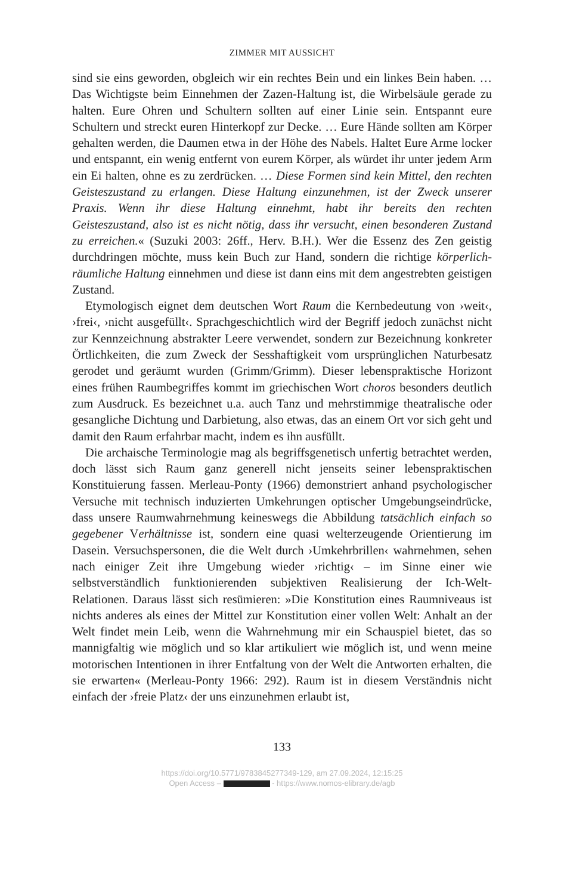ZIMMER MIT AUSSICHT
sind sie eins geworden, obgleich wir ein rechtes Bein und ein linkes Bein haben. … Das Wichtigste beim Einnehmen der Zazen-Haltung ist, die Wirbelsäule gerade zu halten. Eure Ohren und Schultern sollten auf einer Linie sein. Entspannt eure Schultern und streckt euren Hinterkopf zur Decke. … Eure Hände sollten am Körper gehalten werden, die Daumen etwa in der Höhe des Nabels. Haltet Eure Arme locker und entspannt, ein wenig entfernt von eurem Körper, als würdet ihr unter jedem Arm ein Ei halten, ohne es zu zerdrücken. … Diese Formen sind kein Mittel, den rechten Geisteszustand zu erlangen. Diese Haltung einzunehmen, ist der Zweck unserer Praxis. Wenn ihr diese Haltung einnehmt, habt ihr bereits den rechten Geisteszustand, also ist es nicht nötig, dass ihr versucht, einen besonderen Zustand zu erreichen.« (Suzuki 2003: 26ff., Herv. B.H.). Wer die Essenz des Zen geistig durchdringen möchte, muss kein Buch zur Hand, sondern die richtige körperlich-räumliche Haltung einnehmen und diese ist dann eins mit dem angestrebten geistigen Zustand.
Etymologisch eignet dem deutschen Wort Raum die Kernbedeutung von ›weit‹, ›frei‹, ›nicht ausgefüllt‹. Sprachgeschichtlich wird der Begriff jedoch zunächst nicht zur Kennzeichnung abstrakter Leere verwendet, sondern zur Bezeichnung konkreter Örtlichkeiten, die zum Zweck der Sesshaftigkeit vom ursprünglichen Naturbesatz gerodet und geräumt wurden (Grimm/Grimm). Dieser lebenspraktische Horizont eines frühen Raumbegriffes kommt im griechischen Wort choros besonders deutlich zum Ausdruck. Es bezeichnet u.a. auch Tanz und mehrstimmige theatralische oder gesangliche Dichtung und Darbietung, also etwas, das an einem Ort vor sich geht und damit den Raum erfahrbar macht, indem es ihn ausfüllt.
Die archaische Terminologie mag als begriffsgenetisch unfertig betrachtet werden, doch lässt sich Raum ganz generell nicht jenseits seiner lebenspraktischen Konstituierung fassen. Merleau-Ponty (1966) demonstriert anhand psychologischer Versuche mit technisch induzierten Umkehrungen optischer Umgebungseindrücke, dass unsere Raumwahrnehmung keineswegs die Abbildung tatsächlich einfach so gegebener Verhältnisse ist, sondern eine quasi welterzeugende Orientierung im Dasein. Versuchspersonen, die die Welt durch ›Umkehrbrillen‹ wahrnehmen, sehen nach einiger Zeit ihre Umgebung wieder ›richtig‹ – im Sinne einer wie selbstverständlich funktionierenden subjektiven Realisierung der Ich-Welt-Relationen. Daraus lässt sich resümieren: »Die Konstitution eines Raumniveaus ist nichts anderes als eines der Mittel zur Konstitution einer vollen Welt: Anhalt an der Welt findet mein Leib, wenn die Wahrnehmung mir ein Schauspiel bietet, das so mannigfaltig wie möglich und so klar artikuliert wie möglich ist, und wenn meine motorischen Intentionen in ihrer Entfaltung von der Welt die Antworten erhalten, die sie erwarten« (Merleau-Ponty 1966: 292). Raum ist in diesem Verständnis nicht einfach der ›freie Platz‹ der uns einzunehmen erlaubt ist,
133
https://doi.org/10.5771/9783845277349-129, am 27.09.2024, 12:15:25
Open Access – - https://www.nomos-elibrary.de/agb